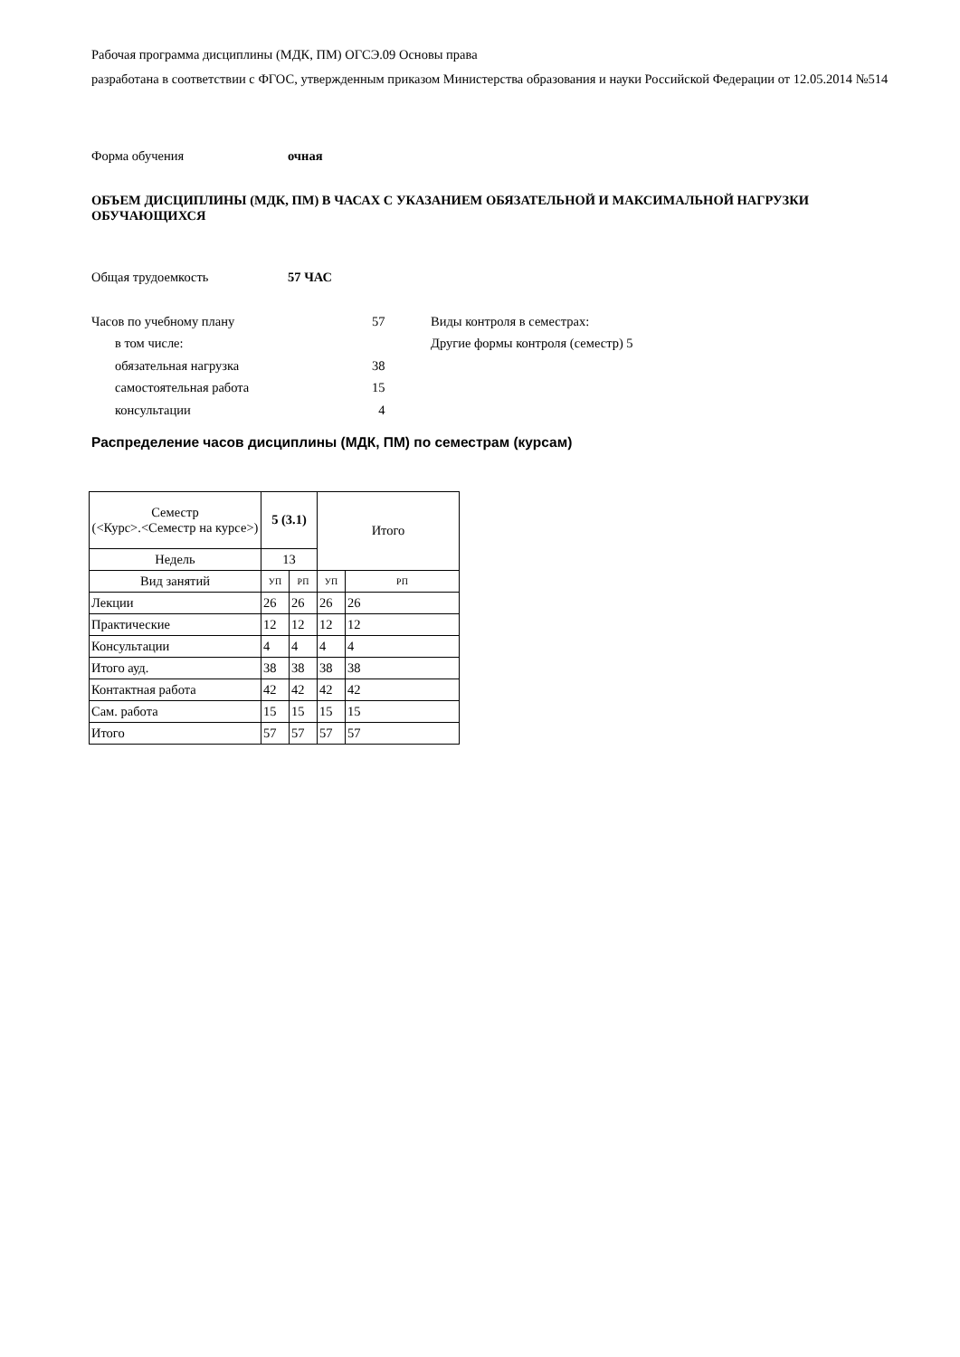Рабочая программа дисциплины (МДК, ПМ) ОГСЭ.09 Основы права
разработана в соответствии с ФГОС, утвержденным приказом Министерства образования и науки Российской Федерации от 12.05.2014 №514
Форма обучения очная
ОБЪЕМ ДИСЦИПЛИНЫ (МДК, ПМ) В ЧАСАХ С УКАЗАНИЕМ ОБЯЗАТЕЛЬНОЙ И МАКСИМАЛЬНОЙ НАГРУЗКИ ОБУЧАЮЩИХСЯ
Общая трудоемкость 57 ЧАС
Часов по учебному плану 57
в том числе:
обязательная нагрузка 38
самостоятельная работа 15
консультации 4
Виды контроля в семестрах:
Другие формы контроля (семестр) 5
Распределение часов дисциплины (МДК, ПМ) по семестрам (курсам)
| Семестр (<Курс>.<Семестр на курсе>) | 5 (3.1) | | Итого | |
| Недель | 13 | | | |
| Вид занятий | УП | РП | УП | РП |
| Лекции | 26 | 26 | 26 | 26 |
| Практические | 12 | 12 | 12 | 12 |
| Консультации | 4 | 4 | 4 | 4 |
| Итого ауд. | 38 | 38 | 38 | 38 |
| Контактная работа | 42 | 42 | 42 | 42 |
| Сам. работа | 15 | 15 | 15 | 15 |
| Итого | 57 | 57 | 57 | 57 |